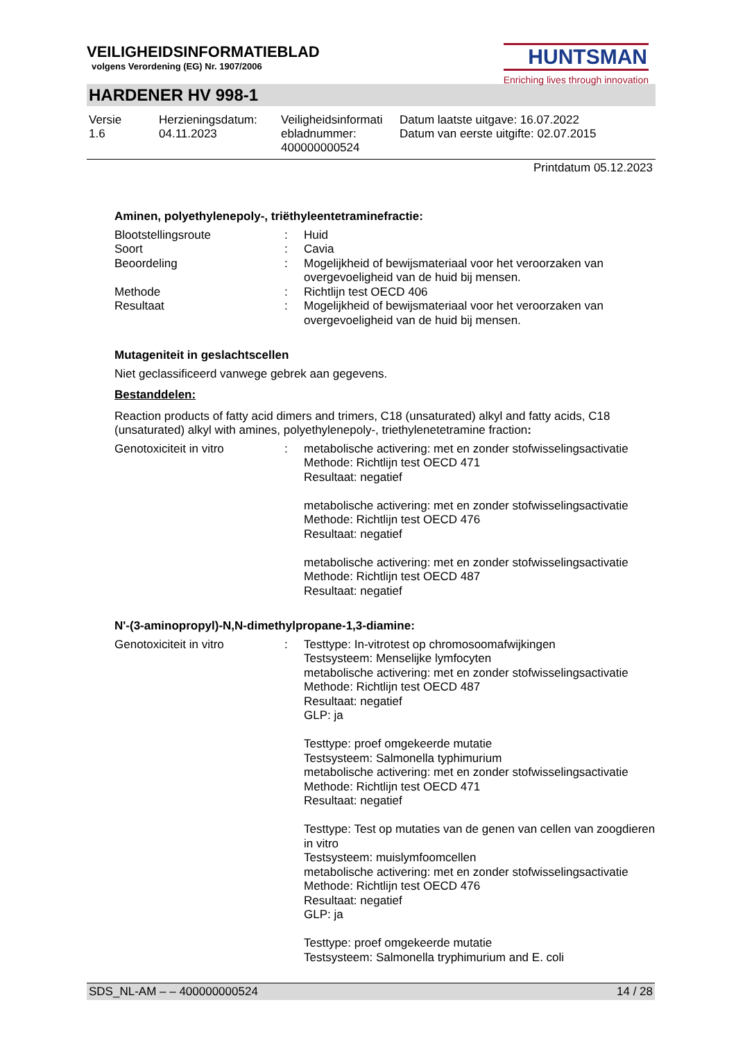VEILIGHEIDSINFORMATIEBLAD
volgens Verordening (EG) Nr. 1907/2006
HUNTSMAN
Enriching lives through innovation
HARDENER HV 998-1
| Versie 1.6 | Herzieningsdatum: 04.11.2023 | Veiligheidsinformati ebladnummer: 400000000524 | Datum laatste uitgave: 16.07.2022 Datum van eerste uitgifte: 02.07.2015 |
Printdatum 05.12.2023
Aminen, polyethylenepoly-, triëthyleentetraminefractie:
| Blootstellingsroute | : | Huid |
| Soort | : | Cavia |
| Beoordeling | : | Mogelijkheid of bewijsmateriaal voor het veroorzaken van overgevoeligheid van de huid bij mensen. |
| Methode | : | Richtlijn test OECD 406 |
| Resultaat | : | Mogelijkheid of bewijsmateriaal voor het veroorzaken van overgevoeligheid van de huid bij mensen. |
Mutageniteit in geslachtscellen
Niet geclassificeerd vanwege gebrek aan gegevens.
Bestanddelen:
Reaction products of fatty acid dimers and trimers, C18 (unsaturated) alkyl and fatty acids, C18 (unsaturated) alkyl with amines, polyethylenepoly-, triethylenetetramine fraction:
| Genotoxiciteit in vitro | : | metabolische activering: met en zonder stofwisselingsactivatie Methode: Richtlijn test OECD 471 Resultaat: negatief metabolische activering: met en zonder stofwisselingsactivatie Methode: Richtlijn test OECD 476 Resultaat: negatief metabolische activering: met en zonder stofwisselingsactivatie Methode: Richtlijn test OECD 487 Resultaat: negatief |
N'-(3-aminopropyl)-N,N-dimethylpropane-1,3-diamine:
| Genotoxiciteit in vitro | : | Testtype: In-vitrotest op chromosoomafwijkingen Testsysteem: Menselijke lymfocyten metabolische activering: met en zonder stofwisselingsactivatie Methode: Richtlijn test OECD 487 Resultaat: negatief GLP: ja Testtype: proef omgekeerde mutatie Testsysteem: Salmonella typhimurium metabolische activering: met en zonder stofwisselingsactivatie Methode: Richtlijn test OECD 471 Resultaat: negatief Testtype: Test op mutaties van de genen van cellen van zoogdieren in vitro Testsysteem: muislymfoomcellen metabolische activering: met en zonder stofwisselingsactivatie Methode: Richtlijn test OECD 476 Resultaat: negatief GLP: ja Testtype: proef omgekeerde mutatie Testsysteem: Salmonella tryphimurium and E. coli |
SDS_NL-AM – – 400000000524 14 / 28